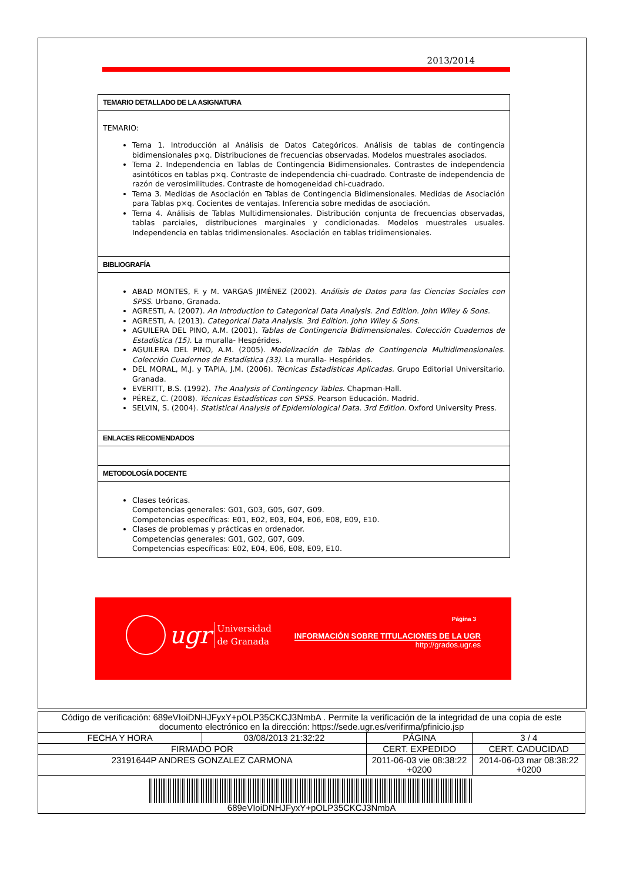2013/2014
| TEMARIO DETALLADO DE LA ASIGNATURA |
| TEMARIO: Tema 1. Introducción al Análisis de Datos Categóricos. Análisis de tablas de contingencia bidimensionales p×q. Distribuciones de frecuencias observadas. Modelos muestrales asociados. Tema 2. Independencia en Tablas de Contingencia Bidimensionales. Contrastes de independencia asintóticos en tablas p×q. Contraste de independencia chi-cuadrado. Contraste de independencia de razón de verosimilitudes. Contraste de homogeneidad chi-cuadrado. Tema 3. Medidas de Asociación en Tablas de Contingencia Bidimensionales. Medidas de Asociación para Tablas p×q. Cocientes de ventajas. Inferencia sobre medidas de asociación. Tema 4. Análisis de Tablas Multidimensionales. Distribución conjunta de frecuencias observadas, tablas parciales, distribuciones marginales y condicionadas. Modelos muestrales usuales. Independencia en tablas tridimensionales. Asociación en tablas tridimensionales. |
| BIBLIOGRAFÍA |
| ABAD MONTES, F. y M. VARGAS JIMÉNEZ (2002). Análisis de Datos para las Ciencias Sociales con SPSS. Urbano, Granada. AGRESTI, A. (2007). An Introduction to Categorical Data Analysis. 2nd Edition. John Wiley & Sons. AGRESTI, A. (2013). Categorical Data Analysis. 3rd Edition. John Wiley & Sons. AGUILERA DEL PINO, A.M. (2001). Tablas de Contingencia Bidimensionales. Colección Cuadernos de Estadística (15). La muralla- Hespérides. AGUILERA DEL PINO, A.M. (2005). Modelización de Tablas de Contingencia Multidimensionales. Colección Cuadernos de Estadística (33). La muralla- Hespérides. DEL MORAL, M.J. y TAPIA, J.M. (2006). Técnicas Estadísticas Aplicadas. Grupo Editorial Universitario. Granada. EVERITT, B.S. (1992). The Analysis of Contingency Tables. Chapman-Hall. PÉREZ, C. (2008). Técnicas Estadísticas con SPSS. Pearson Educación. Madrid. SELVIN, S. (2004). Statistical Analysis of Epidemiological Data. 3rd Edition. Oxford University Press. |
| ENLACES RECOMENDADOS |
| METODOLOGÍA DOCENTE |
| Clases teóricas. Competencias generales: G01, G03, G05, G07, G09. Competencias específicas: E01, E02, E03, E04, E06, E08, E09, E10. Clases de problemas y prácticas en ordenador. Competencias generales: G01, G02, G07, G09. Competencias específicas: E02, E04, E06, E08, E09, E10. |
ugr Universidad
de Granada
Página 3
INFORMACIÓN SOBRE TITULACIONES DE LA UGR
http://grados.ugr.es
| Código de verificación: 689eVIoiDNHJFyxY+pOLP35CKCJ3NmbA . Permite la verificación de la integridad de una copia de este documento electrónico en la dirección: https://sede.ugr.es/verifirma/pfinicio.jsp | | | |
| FECHA Y HORA | 03/08/2013 21:32:22 | PÁGINA | 3 / 4 |
| FIRMADO POR | | CERT. EXPEDIDO | CERT. CADUCIDAD |
| 23191644P ANDRES GONZALEZ CARMONA | | 2011-06-03 vie 08:38:22 +0200 | 2014-06-03 mar 08:38:22 +0200 |
| 689eVIoiDNHJFyxY+pOLP35CKCJ3NmbA | | | |